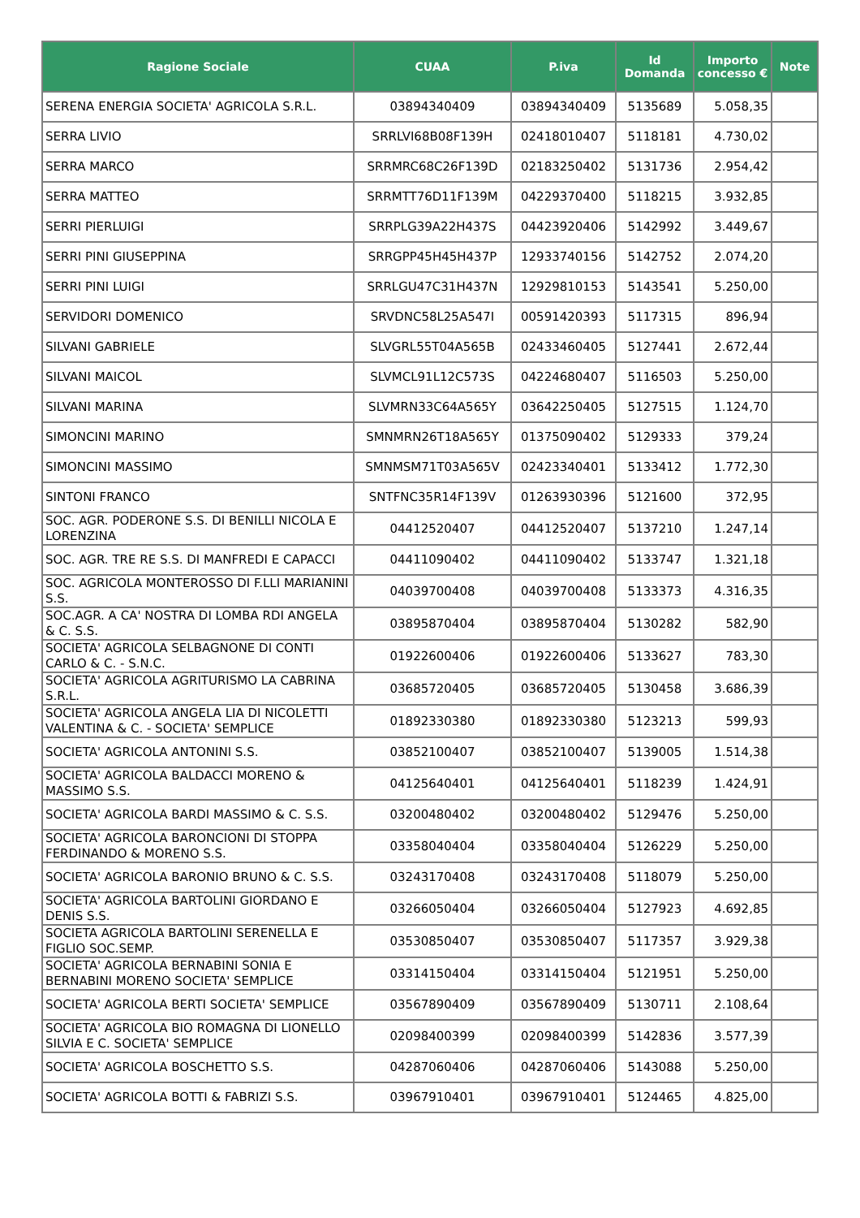| Ragione Sociale | CUAA | P.iva | Id Domanda | Importo concesso € | Note |
| --- | --- | --- | --- | --- | --- |
| SERENA ENERGIA SOCIETA' AGRICOLA S.R.L. | 03894340409 | 03894340409 | 5135689 | 5.058,35 | |
| SERRA LIVIO | SRRLVI68B08F139H | 02418010407 | 5118181 | 4.730,02 | |
| SERRA MARCO | SRRMRC68C26F139D | 02183250402 | 5131736 | 2.954,42 | |
| SERRA MATTEO | SRRMTT76D11F139M | 04229370400 | 5118215 | 3.932,85 | |
| SERRI PIERLUIGI | SRRPLG39A22H437S | 04423920406 | 5142992 | 3.449,67 | |
| SERRI PINI GIUSEPPINA | SRRGPP45H45H437P | 12933740156 | 5142752 | 2.074,20 | |
| SERRI PINI LUIGI | SRRLGU47C31H437N | 12929810153 | 5143541 | 5.250,00 | |
| SERVIDORI DOMENICO | SRVDNC58L25A547I | 00591420393 | 5117315 | 896,94 | |
| SILVANI GABRIELE | SLVGRL55T04A565B | 02433460405 | 5127441 | 2.672,44 | |
| SILVANI MAICOL | SLVMCL91L12C573S | 04224680407 | 5116503 | 5.250,00 | |
| SILVANI MARINA | SLVMRN33C64A565Y | 03642250405 | 5127515 | 1.124,70 | |
| SIMONCINI MARINO | SMNMRN26T18A565Y | 01375090402 | 5129333 | 379,24 | |
| SIMONCINI MASSIMO | SMNMSM71T03A565V | 02423340401 | 5133412 | 1.772,30 | |
| SINTONI FRANCO | SNTFNC35R14F139V | 01263930396 | 5121600 | 372,95 | |
| SOC. AGR. PODERONE S.S. DI BENILLI NICOLA E LORENZINA | 04412520407 | 04412520407 | 5137210 | 1.247,14 | |
| SOC. AGR. TRE RE S.S. DI MANFREDI E CAPACCI | 04411090402 | 04411090402 | 5133747 | 1.321,18 | |
| SOC. AGRICOLA MONTEROSSO DI F.LLI MARIANINI S.S. | 04039700408 | 04039700408 | 5133373 | 4.316,35 | |
| SOC.AGR. A CA' NOSTRA DI LOMBA RDI ANGELA & C. S.S. | 03895870404 | 03895870404 | 5130282 | 582,90 | |
| SOCIETA' AGRICOLA SELBAGNONE DI CONTI CARLO & C. - S.N.C. | 01922600406 | 01922600406 | 5133627 | 783,30 | |
| SOCIETA' AGRICOLA AGRITURISMO LA CABRINA S.R.L. | 03685720405 | 03685720405 | 5130458 | 3.686,39 | |
| SOCIETA' AGRICOLA ANGELA LIA DI NICOLETTI VALENTINA & C. - SOCIETA' SEMPLICE | 01892330380 | 01892330380 | 5123213 | 599,93 | |
| SOCIETA' AGRICOLA ANTONINI S.S. | 03852100407 | 03852100407 | 5139005 | 1.514,38 | |
| SOCIETA' AGRICOLA BALDACCI MORENO & MASSIMO S.S. | 04125640401 | 04125640401 | 5118239 | 1.424,91 | |
| SOCIETA' AGRICOLA BARDI MASSIMO & C. S.S. | 03200480402 | 03200480402 | 5129476 | 5.250,00 | |
| SOCIETA' AGRICOLA BARONCIONI DI STOPPA FERDINANDO & MORENO S.S. | 03358040404 | 03358040404 | 5126229 | 5.250,00 | |
| SOCIETA' AGRICOLA BARONIO BRUNO & C. S.S. | 03243170408 | 03243170408 | 5118079 | 5.250,00 | |
| SOCIETA' AGRICOLA BARTOLINI GIORDANO E DENIS S.S. | 03266050404 | 03266050404 | 5127923 | 4.692,85 | |
| SOCIETA AGRICOLA BARTOLINI SERENELLA E FIGLIO SOC.SEMP. | 03530850407 | 03530850407 | 5117357 | 3.929,38 | |
| SOCIETA' AGRICOLA BERNABINI SONIA E BERNABINI MORENO SOCIETA' SEMPLICE | 03314150404 | 03314150404 | 5121951 | 5.250,00 | |
| SOCIETA' AGRICOLA BERTI SOCIETA' SEMPLICE | 03567890409 | 03567890409 | 5130711 | 2.108,64 | |
| SOCIETA' AGRICOLA BIO ROMAGNA DI LIONELLO SILVIA E C. SOCIETA' SEMPLICE | 02098400399 | 02098400399 | 5142836 | 3.577,39 | |
| SOCIETA' AGRICOLA BOSCHETTO S.S. | 04287060406 | 04287060406 | 5143088 | 5.250,00 | |
| SOCIETA' AGRICOLA BOTTI & FABRIZI S.S. | 03967910401 | 03967910401 | 5124465 | 4.825,00 | |